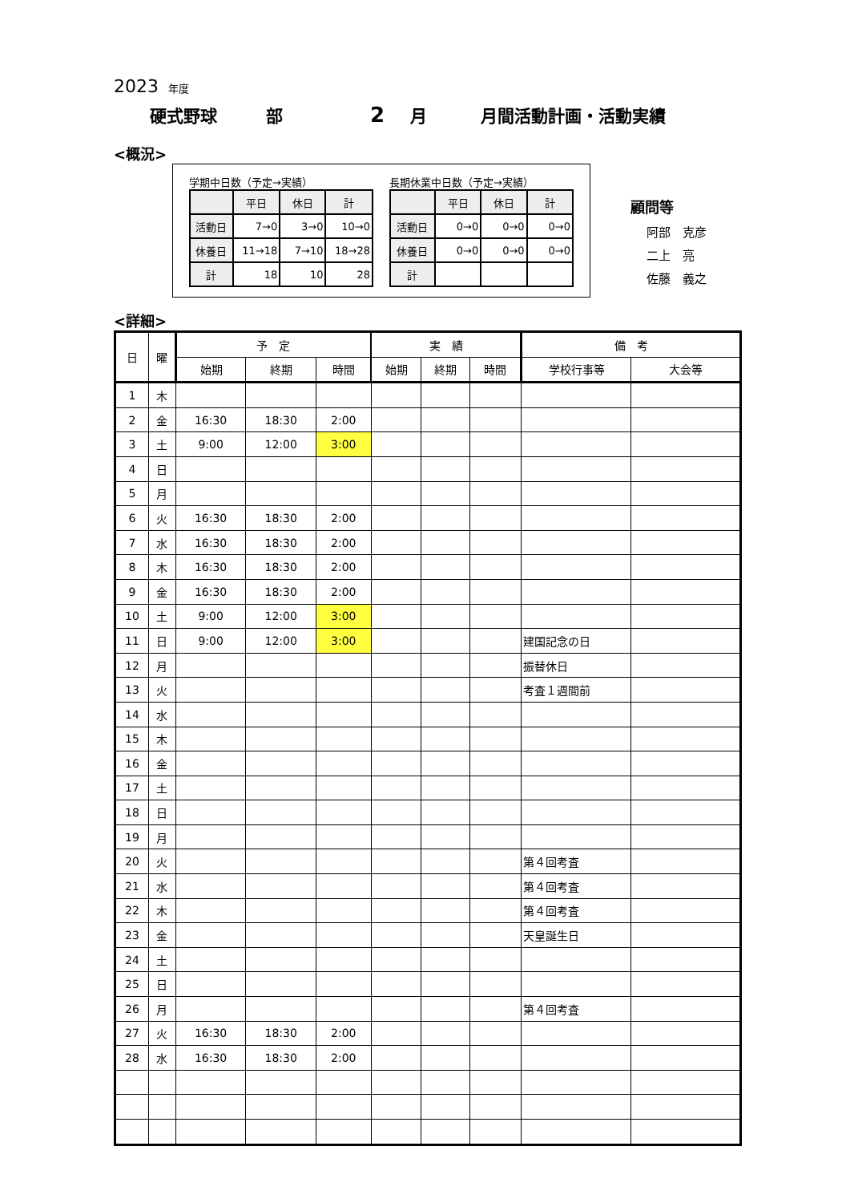2023 年度
硬式野球 部 2 月 月間活動計画・活動実績
<概況>
学期中日数（予定→実績）
| | 平日 | 休日 | 計 |
| --- | --- | --- | --- |
| 活動日 | 7→0 | 3→0 | 10→0 |
| 休養日 | 11→18 | 7→10 | 18→28 |
| 計 | 18 | 10 | 28 |
長期休業中日数（予定→実績）
| | 平日 | 休日 | 計 |
| --- | --- | --- | --- |
| 活動日 | 0→0 | 0→0 | 0→0 |
| 休養日 | 0→0 | 0→0 | 0→0 |
| 計 | | | |
顧問等
阿部　克彦
二上　亮
佐藤　義之
<詳細>
| 日 | 曜 | 予 定 | | | 実 績 | | | 備 考 | |
| --- | --- | --- | --- | --- | --- | --- | --- | --- | --- |
| | | 始期 | 終期 | 時間 | 始期 | 終期 | 時間 | 学校行事等 | 大会等 |
| 1 | 木 | | | | | | | | |
| 2 | 金 | 16:30 | 18:30 | 2:00 | | | | | |
| 3 | 土 | 9:00 | 12:00 | 3:00 | | | | | |
| 4 | 日 | | | | | | | | |
| 5 | 月 | | | | | | | | |
| 6 | 火 | 16:30 | 18:30 | 2:00 | | | | | |
| 7 | 水 | 16:30 | 18:30 | 2:00 | | | | | |
| 8 | 木 | 16:30 | 18:30 | 2:00 | | | | | |
| 9 | 金 | 16:30 | 18:30 | 2:00 | | | | | |
| 10 | 土 | 9:00 | 12:00 | 3:00 | | | | | |
| 11 | 日 | 9:00 | 12:00 | 3:00 | | | | 建国記念の日 | |
| 12 | 月 | | | | | | | 振替休日 | |
| 13 | 火 | | | | | | | 考査１週間前 | |
| 14 | 水 | | | | | | | | |
| 15 | 木 | | | | | | | | |
| 16 | 金 | | | | | | | | |
| 17 | 土 | | | | | | | | |
| 18 | 日 | | | | | | | | |
| 19 | 月 | | | | | | | | |
| 20 | 火 | | | | | | | 第４回考査 | |
| 21 | 水 | | | | | | | 第４回考査 | |
| 22 | 木 | | | | | | | 第４回考査 | |
| 23 | 金 | | | | | | | 天皇誕生日 | |
| 24 | 土 | | | | | | | | |
| 25 | 日 | | | | | | | | |
| 26 | 月 | | | | | | | 第４回考査 | |
| 27 | 火 | 16:30 | 18:30 | 2:00 | | | | | |
| 28 | 水 | 16:30 | 18:30 | 2:00 | | | | | |